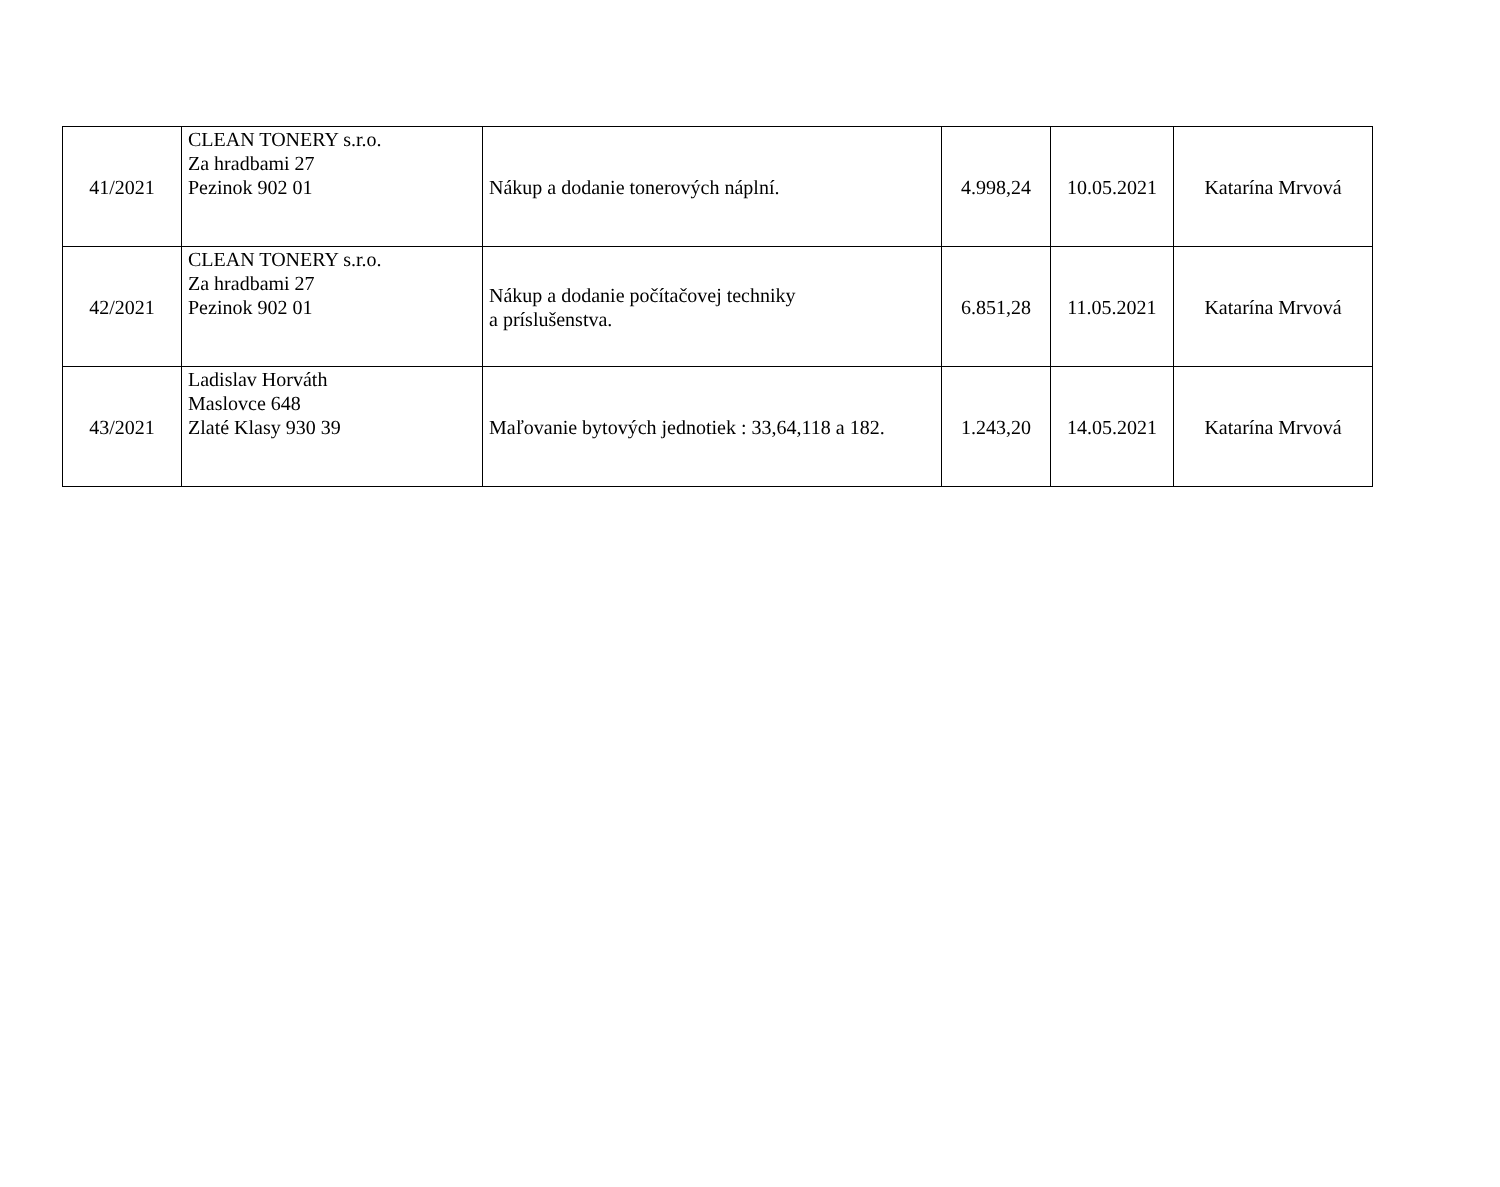| 41/2021 | CLEAN TONERY s.r.o. Za hradbami 27 Pezinok 902 01 | Nákup a dodanie tonerových náplní. | 4.998,24 | 10.05.2021 | Katarína Mrvová |
| 42/2021 | CLEAN TONERY s.r.o. Za hradbami 27 Pezinok 902 01 | Nákup a dodanie počítačovej techniky a príslušenstva. | 6.851,28 | 11.05.2021 | Katarína Mrvová |
| 43/2021 | Ladislav Horváth Maslovce 648 Zlaté Klasy 930 39 | Maľovanie bytových jednotiek : 33,64,118 a 182. | 1.243,20 | 14.05.2021 | Katarína Mrvová |